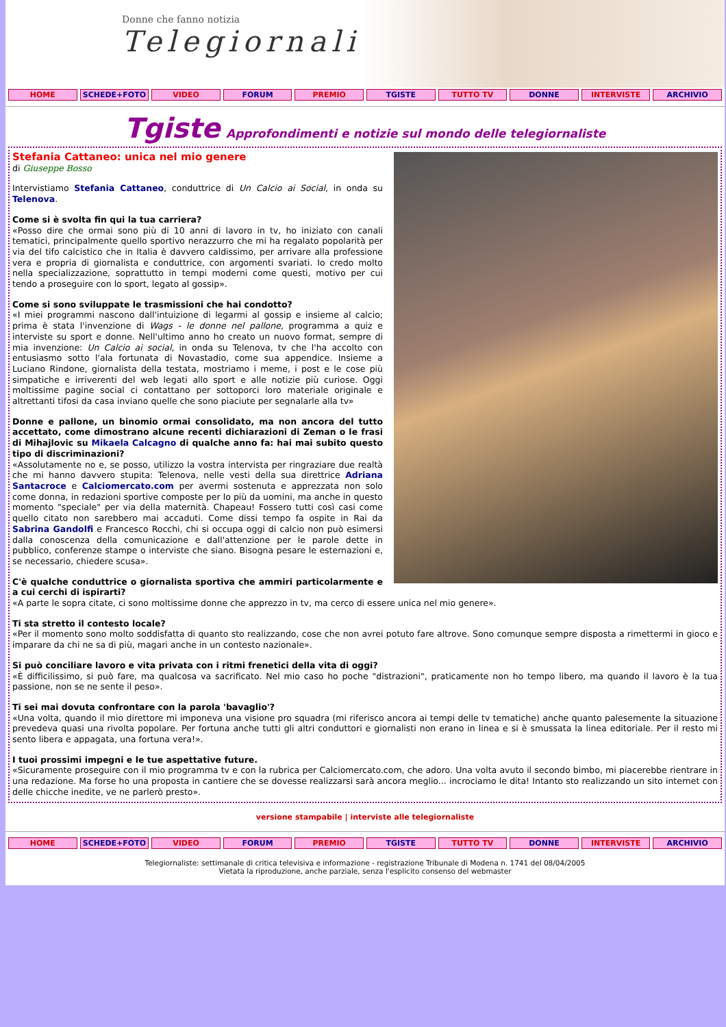Donne che fanno notizia
Telegiornaliste
HOME SCHEDE+FOTO VIDEO FORUM PREMIO TGISTE TUTTO TV DONNE INTERVISTE ARCHIVIO
Tgiste Approfondimenti e notizie sul mondo delle telegiornaliste
Stefania Cattaneo: unica nel mio genere
di Giuseppe Bosso
Intervistiamo Stefania Cattaneo, conduttrice di Un Calcio ai Social, in onda su Telenova.
Come si è svolta fin qui la tua carriera?
«Posso dire che ormai sono più di 10 anni di lavoro in tv, ho iniziato con canali tematici, principalmente quello sportivo nerazzurro che mi ha regalato popolarità per via del tifo calcistico che in Italia è davvero caldissimo, per arrivare alla professione vera e propria di giornalista e conduttrice, con argomenti svariati. Io credo molto nella specializzazione, soprattutto in tempi moderni come questi, motivo per cui tendo a proseguire con lo sport, legato al gossip».
Come si sono sviluppate le trasmissioni che hai condotto?
«I miei programmi nascono dall'intuizione di legarmi al gossip e insieme al calcio; prima è stata l'invenzione di Wags - le donne nel pallone, programma a quiz e interviste su sport e donne. Nell'ultimo anno ho creato un nuovo format, sempre di mia invenzione: Un Calcio ai social, in onda su Telenova, tv che l'ha accolto con entusiasmo sotto l'ala fortunata di Novastadio, come sua appendice. Insieme a Luciano Rindone, giornalista della testata, mostriamo i meme, i post e le cose più simpatiche e irriverenti del web legati allo sport e alle notizie più curiose. Oggi moltissime pagine social ci contattano per sottoporci loro materiale originale e altrettanti tifosi da casa inviano quelle che sono piaciute per segnalarle alla tv»
Donne e pallone, un binomio ormai consolidato, ma non ancora del tutto accettato, come dimostrano alcune recenti dichiarazioni di Zeman o le frasi di Mihajlovic su Mikaela Calcagno di qualche anno fa: hai mai subito questo tipo di discriminazioni?
«Assolutamente no e, se posso, utilizzo la vostra intervista per ringraziare due realtà che mi hanno davvero stupita: Telenova, nelle vesti della sua direttrice Adriana Santacroce e Calciomercato.com per avermi sostenuta e apprezzata non solo come donna, in redazioni sportive composte per lo più da uomini, ma anche in questo momento "speciale" per via della maternità. Chapeau! Fossero tutti così casi come quello citato non sarebbero mai accaduti. Come dissi tempo fa ospite in Rai da Sabrina Gandolfi e Francesco Rocchi, chi si occupa oggi di calcio non può esimersi dalla conoscenza della comunicazione e dall'attenzione per le parole dette in pubblico, conferenze stampe o interviste che siano. Bisogna pesare le esternazioni e, se necessario, chiedere scusa».
C'è qualche conduttrice o giornalista sportiva che ammiri particolarmente e a cui cerchi di ispirarti?
«A parte le sopra citate, ci sono moltissime donne che apprezzo in tv, ma cerco di essere unica nel mio genere».
Ti sta stretto il contesto locale?
«Per il momento sono molto soddisfatta di quanto sto realizzando, cose che non avrei potuto fare altrove. Sono comunque sempre disposta a rimettermi in gioco e imparare da chi ne sa di più, magari anche in un contesto nazionale».
Si può conciliare lavoro e vita privata con i ritmi frenetici della vita di oggi?
«È difficilissimo, si può fare, ma qualcosa va sacrificato. Nel mio caso ho poche "distrazioni", praticamente non ho tempo libero, ma quando il lavoro è la tua passione, non se ne sente il peso».
Ti sei mai dovuta confrontare con la parola 'bavaglio'?
«Una volta, quando il mio direttore mi imponeva una visione pro squadra (mi riferisco ancora ai tempi delle tv tematiche) anche quanto palesemente la situazione prevedeva quasi una rivolta popolare. Per fortuna anche tutti gli altri conduttori e giornalisti non erano in linea e si è smussata la linea editoriale. Per il resto mi sento libera e appagata, una fortuna vera!».
I tuoi prossimi impegni e le tue aspettative future.
«Sicuramente proseguire con il mio programma tv e con la rubrica per Calciomercato.com, che adoro. Una volta avuto il secondo bimbo, mi piacerebbe rientrare in una redazione. Ma forse ho una proposta in cantiere che se dovesse realizzarsi sarà ancora meglio... incrociamo le dita! Intanto sto realizzando un sito internet con delle chicche inedite, ve ne parlerò presto».
versione stampabile | interviste alle telegiornaliste
HOME SCHEDE+FOTO VIDEO FORUM PREMIO TGISTE TUTTO TV DONNE INTERVISTE ARCHIVIO
Telegiornaliste: settimanale di critica televisiva e informazione - registrazione Tribunale di Modena n. 1741 del 08/04/2005
Vietata la riproduzione, anche parziale, senza l'esplicito consenso del webmaster